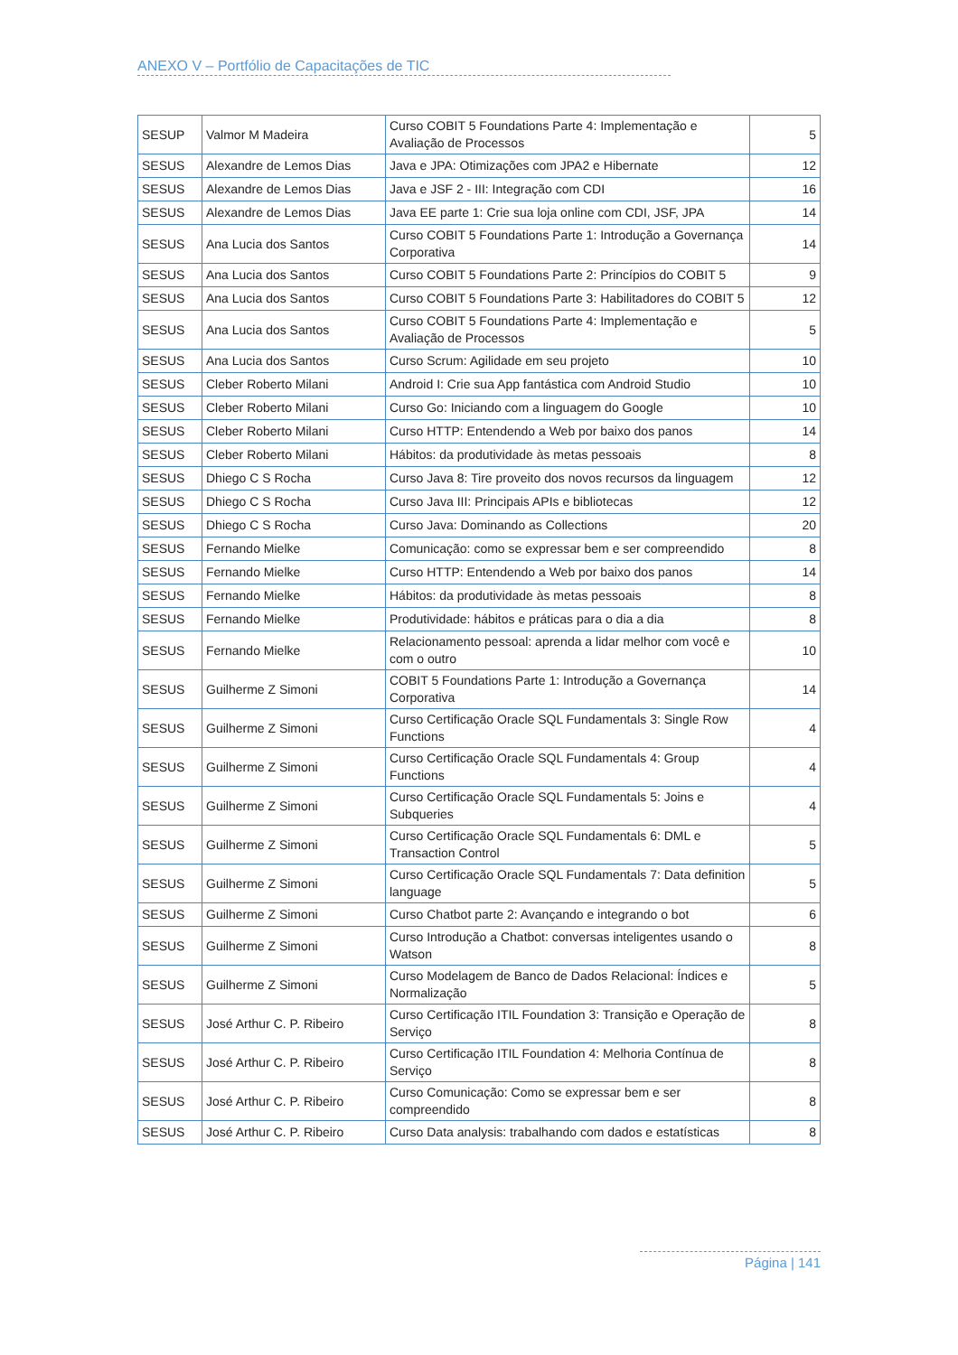ANEXO V – Portfólio de Capacitações de TIC
| SESUP | Valmor M Madeira | Curso COBIT 5 Foundations Parte 4: Implementação e Avaliação de Processos | 5 |
| SESUS | Alexandre de Lemos Dias | Java e JPA: Otimizações com JPA2 e Hibernate | 12 |
| SESUS | Alexandre de Lemos Dias | Java e JSF 2 - III: Integração com CDI | 16 |
| SESUS | Alexandre de Lemos Dias | Java EE parte 1: Crie sua loja online com CDI, JSF, JPA | 14 |
| SESUS | Ana Lucia dos Santos | Curso COBIT 5 Foundations Parte 1: Introdução a Governança Corporativa | 14 |
| SESUS | Ana Lucia dos Santos | Curso COBIT 5 Foundations Parte 2: Princípios do COBIT 5 | 9 |
| SESUS | Ana Lucia dos Santos | Curso COBIT 5 Foundations Parte 3: Habilitadores do COBIT 5 | 12 |
| SESUS | Ana Lucia dos Santos | Curso COBIT 5 Foundations Parte 4: Implementação e Avaliação de Processos | 5 |
| SESUS | Ana Lucia dos Santos | Curso Scrum: Agilidade em seu projeto | 10 |
| SESUS | Cleber Roberto Milani | Android I: Crie sua App fantástica com Android Studio | 10 |
| SESUS | Cleber Roberto Milani | Curso Go: Iniciando com a linguagem do Google | 10 |
| SESUS | Cleber Roberto Milani | Curso HTTP: Entendendo a Web por baixo dos panos | 14 |
| SESUS | Cleber Roberto Milani | Hábitos: da produtividade às metas pessoais | 8 |
| SESUS | Dhiego C S Rocha | Curso Java 8: Tire proveito dos novos recursos da linguagem | 12 |
| SESUS | Dhiego C S Rocha | Curso Java III: Principais APIs e bibliotecas | 12 |
| SESUS | Dhiego C S Rocha | Curso Java: Dominando as Collections | 20 |
| SESUS | Fernando Mielke | Comunicação: como se expressar bem e ser compreendido | 8 |
| SESUS | Fernando Mielke | Curso HTTP: Entendendo a Web por baixo dos panos | 14 |
| SESUS | Fernando Mielke | Hábitos: da produtividade às metas pessoais | 8 |
| SESUS | Fernando Mielke | Produtividade: hábitos e práticas para o dia a dia | 8 |
| SESUS | Fernando Mielke | Relacionamento pessoal: aprenda a lidar melhor com você e com o outro | 10 |
| SESUS | Guilherme Z Simoni | COBIT 5 Foundations Parte 1: Introdução a Governança Corporativa | 14 |
| SESUS | Guilherme Z Simoni | Curso Certificação Oracle SQL Fundamentals 3: Single Row Functions | 4 |
| SESUS | Guilherme Z Simoni | Curso Certificação Oracle SQL Fundamentals 4: Group Functions | 4 |
| SESUS | Guilherme Z Simoni | Curso Certificação Oracle SQL Fundamentals 5: Joins e Subqueries | 4 |
| SESUS | Guilherme Z Simoni | Curso Certificação Oracle SQL Fundamentals 6: DML e Transaction Control | 5 |
| SESUS | Guilherme Z Simoni | Curso Certificação Oracle SQL Fundamentals 7: Data definition language | 5 |
| SESUS | Guilherme Z Simoni | Curso Chatbot parte 2: Avançando e integrando o bot | 6 |
| SESUS | Guilherme Z Simoni | Curso Introdução a Chatbot: conversas inteligentes usando o Watson | 8 |
| SESUS | Guilherme Z Simoni | Curso Modelagem de Banco de Dados Relacional: Índices e Normalização | 5 |
| SESUS | José Arthur C. P. Ribeiro | Curso Certificação ITIL Foundation 3: Transição e Operação de Serviço | 8 |
| SESUS | José Arthur C. P. Ribeiro | Curso Certificação ITIL Foundation 4: Melhoria Contínua de Serviço | 8 |
| SESUS | José Arthur C. P. Ribeiro | Curso Comunicação: Como se expressar bem e ser compreendido | 8 |
| SESUS | José Arthur C. P. Ribeiro | Curso Data analysis: trabalhando com dados e estatísticas | 8 |
Página | 141